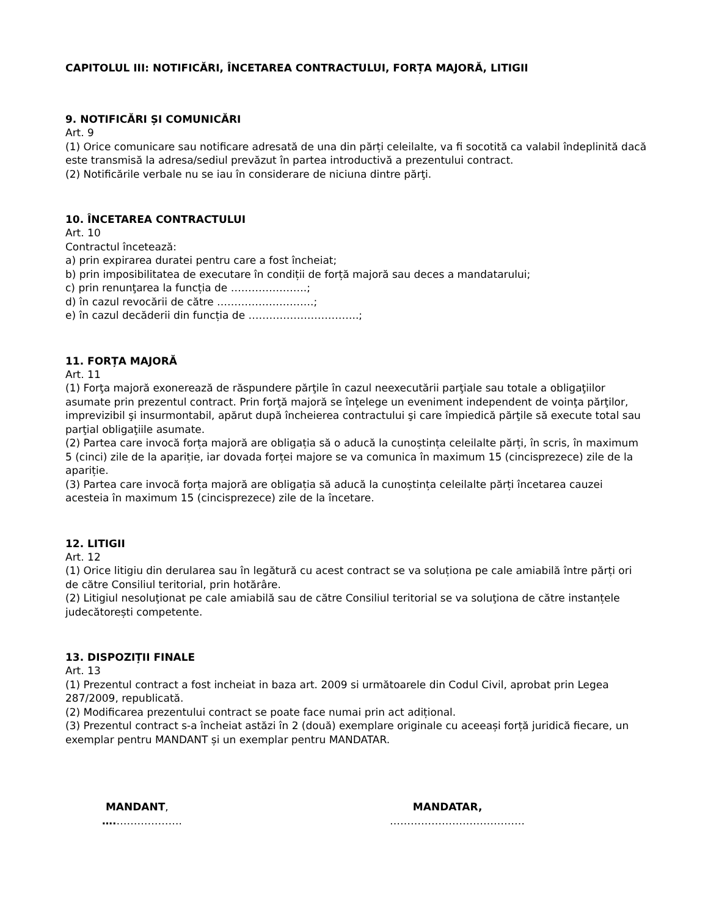CAPITOLUL III: NOTIFICĂRI, ÎNCETAREA CONTRACTULUI, FORȚA MAJORĂ, LITIGII
9. NOTIFICĂRI ȘI COMUNICĂRI
Art. 9
(1) Orice comunicare sau notificare adresată de una din părți celeilalte, va fi socotită ca valabil îndeplinită dacă este transmisă la adresa/sediul prevăzut în partea introductivă a prezentului contract.
(2) Notificările verbale nu se iau în considerare de niciuna dintre părţi.
10. ÎNCETAREA CONTRACTULUI
Art. 10
Contractul încetează:
a) prin expirarea duratei pentru care a fost încheiat;
b) prin imposibilitatea de executare în condiții de forță majoră sau deces a mandatarului;
c) prin renunţarea la funcția de ………………….;
d) în cazul revocării de către ……………………….;
e) în cazul decăderii din funcția de …………………………..;
11. FORȚA MAJORĂ
Art. 11
(1) Forţa majoră exonerează de răspundere părţile în cazul neexecutării parţiale sau totale a obligaţiilor asumate prin prezentul contract. Prin forţă majoră se înţelege un eveniment independent de voinţa părţilor, imprevizibil şi insurmontabil, apărut după încheierea contractului şi care împiedică părţile să execute total sau parţial obligaţiile asumate.
(2) Partea care invocă forța majoră are obligația să o aducă la cunoștința celeilalte părți, în scris, în maximum 5 (cinci) zile de la apariție, iar dovada forței majore se va comunica în maximum 15 (cincisprezece) zile de la apariție.
(3) Partea care invocă forța majoră are obligația să aducă la cunoștința celeilalte părți încetarea cauzei acesteia în maximum 15 (cincisprezece) zile de la încetare.
12. LITIGII
Art. 12
(1) Orice litigiu din derularea sau în legătură cu acest contract se va soluționa pe cale amiabilă între părți ori de către Consiliul teritorial, prin hotărâre.
(2) Litigiul nesoluţionat pe cale amiabilă sau de către Consiliul teritorial se va soluţiona de către instanțele judecătorești competente.
13. DISPOZIȚII FINALE
Art. 13
(1) Prezentul contract a fost incheiat in baza art. 2009 si următoarele din Codul Civil, aprobat prin Legea 287/2009, republicată.
(2) Modificarea prezentului contract se poate face numai prin act adițional.
(3) Prezentul contract s-a încheiat astăzi în 2 (două) exemplare originale cu aceeași forță juridică fiecare, un exemplar pentru MANDANT și un exemplar pentru MANDATAR.
MANDANT,
….……………….
MANDATAR,
…………………………………